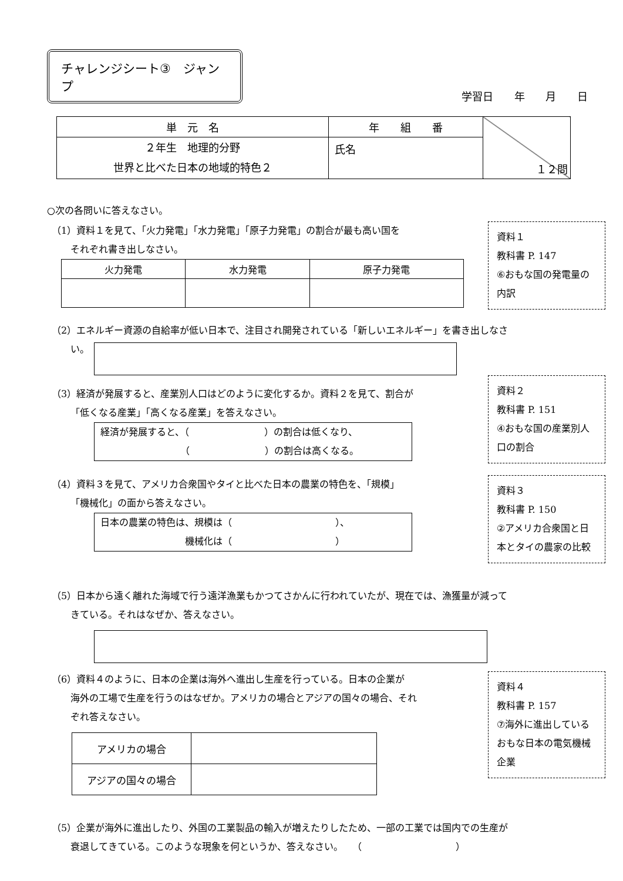チャレンジシート③　ジャンプ
学習日 年 月 日
| 単 元 名 | 年 組 番 | １２問 |
| ２年生 地理的分野 世界と比べた日本の地域的特色２ | 氏名 | |
○次の各問いに答えなさい。
資料１
教科書 P. 147
⑥おもな国の発電量の内訳
（1）資料１を見て、「火力発電」「水力発電」「原子力発電」の割合が最も高い国を
それぞれ書き出しなさい。
| 火力発電 | 水力発電 | 原子力発電 |
| --- | --- | --- |
（2）エネルギー資源の自給率が低い日本で、注目され開発されている「新しいエネルギー」を書き出しなさ
い。
資料２
教科書 P. 151
④おもな国の産業別人口の割合
（3）経済が発展すると、産業別人口はどのように変化するか。資料２を見て、割合が
「低くなる産業」「高くなる産業」を答えなさい。
経済が発展すると、（　　　　　　　　）の割合は低くなり、
　　　　　　　　　（　　　　　　　　）の割合は高くなる。
資料３
教科書 P. 150
②アメリカ合衆国と日本とタイの農家の比較
（4）資料３を見て、アメリカ合衆国やタイと比べた日本の農業の特色を、「規模」
「機械化」の面から答えなさい。
日本の農業の特色は、規模は（　　　　　　　　　　　）、
　　　　　　　　　機械化は（　　　　　　　　　　　）
（5）日本から遠く離れた海域で行う遠洋漁業もかつてさかんに行われていたが、現在では、漁獲量が減って
きている。それはなぜか、答えなさい。
資料４
教科書 P. 157
⑦海外に進出しているおもな日本の電気機械企業
（6）資料４のように、日本の企業は海外へ進出し生産を行っている。日本の企業が
海外の工場で生産を行うのはなぜか。アメリカの場合とアジアの国々の場合、それ
　　ぞれ答えなさい。
| アメリカの場合 | |
| アジアの国々の場合 | |
（5）企業が海外に進出したり、外国の工業製品の輸入が増えたりしたため、一部の工業では国内での生産が
衰退してきている。このような現象を何というか、答えなさい。　　（　　　　　　　　　　）